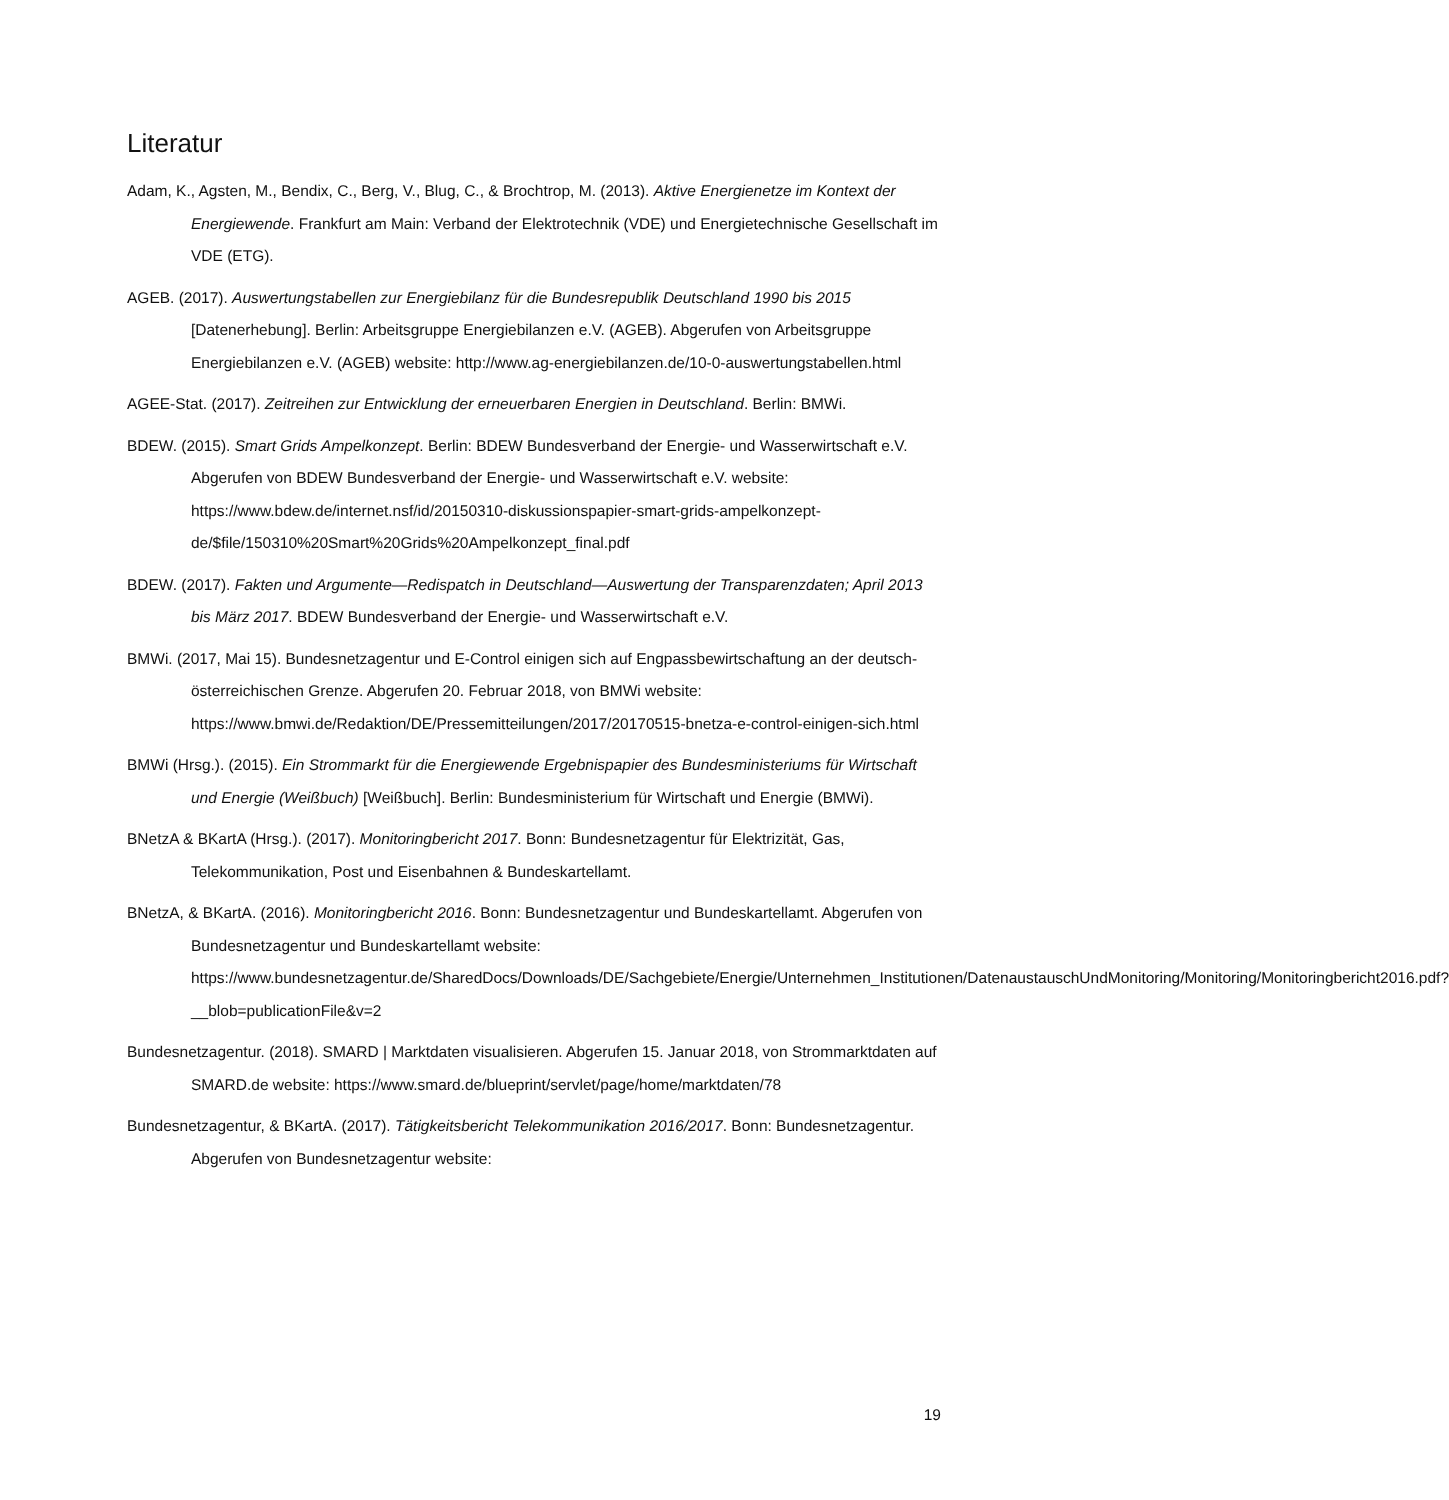Literatur
Adam, K., Agsten, M., Bendix, C., Berg, V., Blug, C., & Brochtrop, M. (2013). Aktive Energienetze im Kontext der Energiewende. Frankfurt am Main: Verband der Elektrotechnik (VDE) und Energietechnische Gesellschaft im VDE (ETG).
AGEB. (2017). Auswertungstabellen zur Energiebilanz für die Bundesrepublik Deutschland 1990 bis 2015 [Datenerhebung]. Berlin: Arbeitsgruppe Energiebilanzen e.V. (AGEB). Abgerufen von Arbeitsgruppe Energiebilanzen e.V. (AGEB) website: http://www.ag-energiebilanzen.de/10-0-auswertungstabellen.html
AGEE-Stat. (2017). Zeitreihen zur Entwicklung der erneuerbaren Energien in Deutschland. Berlin: BMWi.
BDEW. (2015). Smart Grids Ampelkonzept. Berlin: BDEW Bundesverband der Energie- und Wasserwirtschaft e.V. Abgerufen von BDEW Bundesverband der Energie- und Wasserwirtschaft e.V. website: https://www.bdew.de/internet.nsf/id/20150310-diskussionspapier-smart-grids-ampelkonzept-de/$file/150310%20Smart%20Grids%20Ampelkonzept_final.pdf
BDEW. (2017). Fakten und Argumente—Redispatch in Deutschland—Auswertung der Transparenzdaten; April 2013 bis März 2017. BDEW Bundesverband der Energie- und Wasserwirtschaft e.V.
BMWi. (2017, Mai 15). Bundesnetzagentur und E-Control einigen sich auf Engpassbewirtschaftung an der deutsch-österreichischen Grenze. Abgerufen 20. Februar 2018, von BMWi website: https://www.bmwi.de/Redaktion/DE/Pressemitteilungen/2017/20170515-bnetza-e-control-einigen-sich.html
BMWi (Hrsg.). (2015). Ein Strommarkt für die Energiewende Ergebnispapier des Bundesministeriums für Wirtschaft und Energie (Weißbuch) [Weißbuch]. Berlin: Bundesministerium für Wirtschaft und Energie (BMWi).
BNetzA & BKartA (Hrsg.). (2017). Monitoringbericht 2017. Bonn: Bundesnetzagentur für Elektrizität, Gas, Telekommunikation, Post und Eisenbahnen & Bundeskartellamt.
BNetzA, & BKartA. (2016). Monitoringbericht 2016. Bonn: Bundesnetzagentur und Bundeskartellamt. Abgerufen von Bundesnetzagentur und Bundeskartellamt website: https://www.bundesnetzagentur.de/SharedDocs/Downloads/DE/Sachgebiete/Energie/Unternehmen_Institutionen/DatenaustauschUndMonitoring/Monitoring/Monitoringbericht2016.pdf?__blob=publicationFile&v=2
Bundesnetzagentur. (2018). SMARD | Marktdaten visualisieren. Abgerufen 15. Januar 2018, von Strommarktdaten auf SMARD.de website: https://www.smard.de/blueprint/servlet/page/home/marktdaten/78
Bundesnetzagentur, & BKartA. (2017). Tätigkeitsbericht Telekommunikation 2016/2017. Bonn: Bundesnetzagentur. Abgerufen von Bundesnetzagentur website:
19